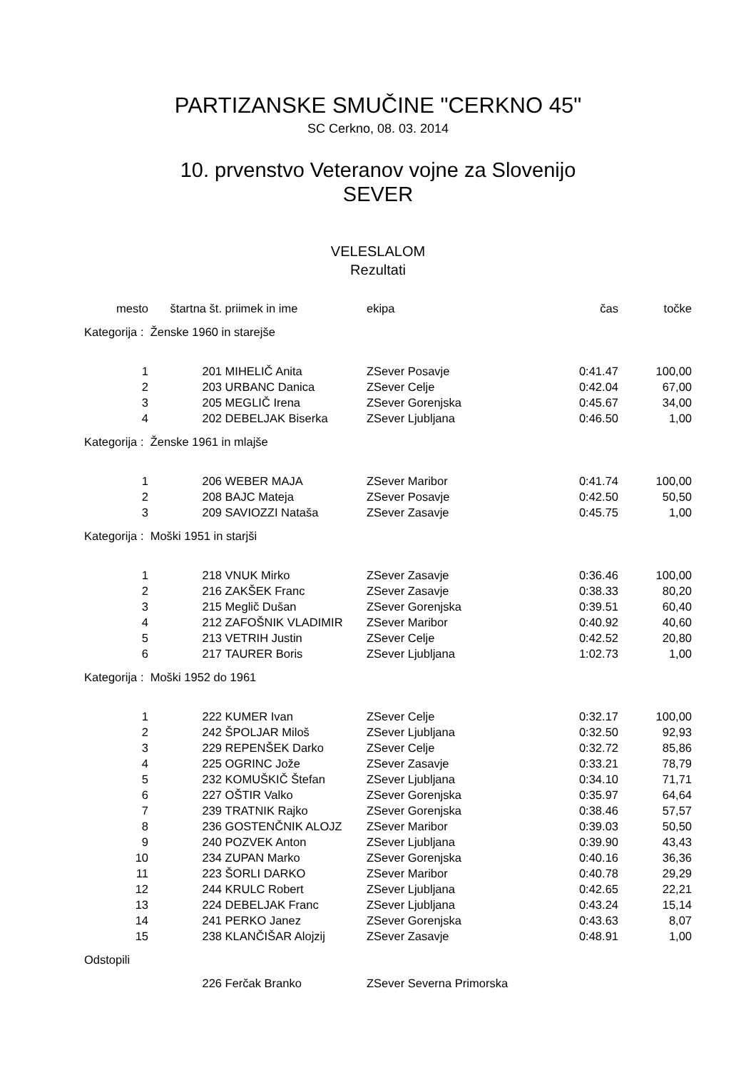PARTIZANSKE SMUČINE "CERKNO 45"
SC Cerkno, 08. 03. 2014
10. prvenstvo Veteranov vojne za Slovenijo
SEVER
VELESLALOM
Rezultati
| mesto | štartna št. | priimek in ime | ekipa | čas | točke |
| --- | --- | --- | --- | --- | --- |
| Kategorija : Ženske 1960 in starejše | | | | | |
| 1 | 201 | MIHELIČ Anita | ZSever Posavje | 0:41.47 | 100,00 |
| 2 | 203 | URBANC Danica | ZSever Celje | 0:42.04 | 67,00 |
| 3 | 205 | MEGLIČ Irena | ZSever Gorenjska | 0:45.67 | 34,00 |
| 4 | 202 | DEBELJAK Biserka | ZSever Ljubljana | 0:46.50 | 1,00 |
| Kategorija : Ženske 1961 in mlajše | | | | | |
| 1 | 206 | WEBER MAJA | ZSever Maribor | 0:41.74 | 100,00 |
| 2 | 208 | BAJC Mateja | ZSever Posavje | 0:42.50 | 50,50 |
| 3 | 209 | SAVIOZZI Nataša | ZSever Zasavje | 0:45.75 | 1,00 |
| Kategorija : Moški 1951 in starjši | | | | | |
| 1 | 218 | VNUK Mirko | ZSever Zasavje | 0:36.46 | 100,00 |
| 2 | 216 | ZAKŠEK Franc | ZSever Zasavje | 0:38.33 | 80,20 |
| 3 | 215 | Meglič Dušan | ZSever Gorenjska | 0:39.51 | 60,40 |
| 4 | 212 | ZAFOŠNIK VLADIMIR | ZSever Maribor | 0:40.92 | 40,60 |
| 5 | 213 | VETRIH Justin | ZSever Celje | 0:42.52 | 20,80 |
| 6 | 217 | TAURER Boris | ZSever Ljubljana | 1:02.73 | 1,00 |
| Kategorija : Moški 1952 do 1961 | | | | | |
| 1 | 222 | KUMER Ivan | ZSever Celje | 0:32.17 | 100,00 |
| 2 | 242 | ŠPOLJAR Miloš | ZSever Ljubljana | 0:32.50 | 92,93 |
| 3 | 229 | REPENŠEK Darko | ZSever Celje | 0:32.72 | 85,86 |
| 4 | 225 | OGRINC Jože | ZSever Zasavje | 0:33.21 | 78,79 |
| 5 | 232 | KOMUŠKIČ Štefan | ZSever Ljubljana | 0:34.10 | 71,71 |
| 6 | 227 | OŠTIR Valko | ZSever Gorenjska | 0:35.97 | 64,64 |
| 7 | 239 | TRATNIK Rajko | ZSever Gorenjska | 0:38.46 | 57,57 |
| 8 | 236 | GOSTENČNIK ALOJZ | ZSever Maribor | 0:39.03 | 50,50 |
| 9 | 240 | POZVEK Anton | ZSever Ljubljana | 0:39.90 | 43,43 |
| 10 | 234 | ZUPAN Marko | ZSever Gorenjska | 0:40.16 | 36,36 |
| 11 | 223 | ŠORLI DARKO | ZSever Maribor | 0:40.78 | 29,29 |
| 12 | 244 | KRULC Robert | ZSever Ljubljana | 0:42.65 | 22,21 |
| 13 | 224 | DEBELJAK Franc | ZSever Ljubljana | 0:43.24 | 15,14 |
| 14 | 241 | PERKO Janez | ZSever Gorenjska | 0:43.63 | 8,07 |
| 15 | 238 | KLANČIŠAR Alojzij | ZSever Zasavje | 0:48.91 | 1,00 |
| Odstopili | | | | | |
| | 226 | Ferčak Branko | ZSever Severna Primorska | | |